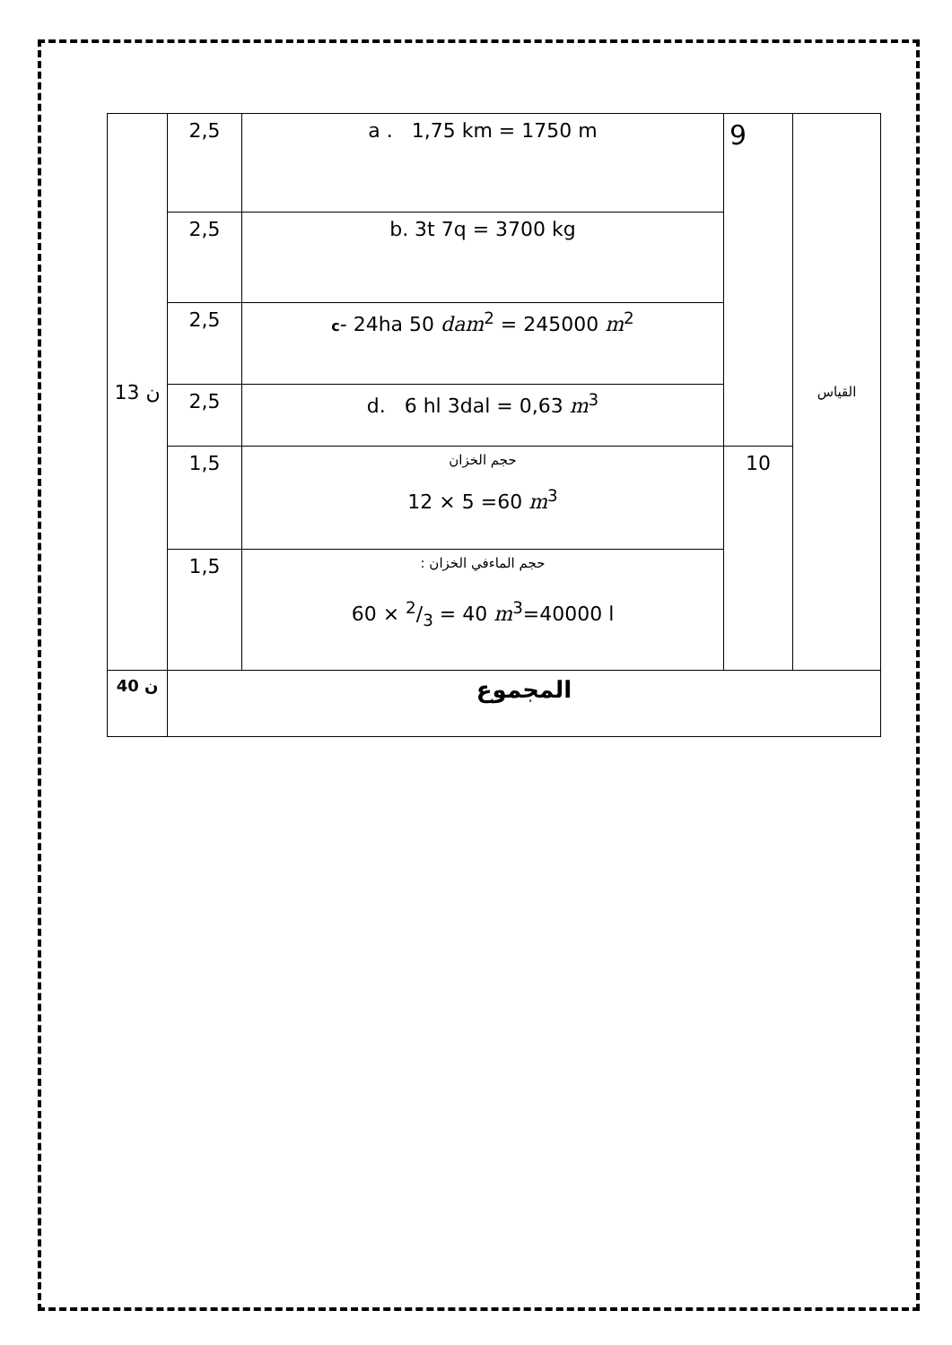| 13 ن | 2,5 | a . 1,75 km = 1750 m | 9 | القياس |
| | 2,5 | b. 3t 7q = 3700 kg | | |
| | 2,5 | c - 24ha 50 dam<sup>2</sup> = 245000 m<sup>2</sup> | | |
| | 2,5 | d. 6 hl 3dal = 0,63 m<sup>3</sup> | | |
| | 1,5 | حجم الخزان 12 × 5 =60 m<sup>3</sup> | 10 | |
| | 1,5 | حجم الماءفي الخزان : 60 × 2/3 = 40 m<sup>3</sup>=40000 l | | |
| 40 ن | المجموع | | | |